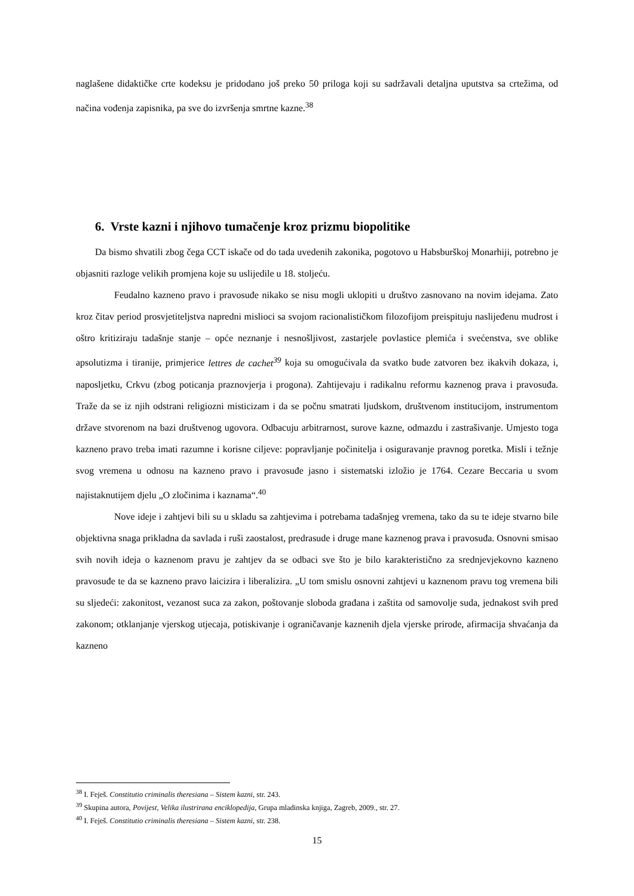naglašene didaktičke crte kodeksu je pridodano još preko 50 priloga koji su sadržavali detaljna uputstva sa crtežima, od načina vođenja zapisnika, pa sve do izvršenja smrtne kazne.<sup>38</sup>
6. Vrste kazni i njihovo tumačenje kroz prizmu biopolitike
Da bismo shvatili zbog čega CCT iskače od do tada uvedenih zakonika, pogotovo u Habsburškoj Monarhiji, potrebno je objasniti razloge velikih promjena koje su uslijedile u 18. stoljeću.
Feudalno kazneno pravo i pravosuđe nikako se nisu mogli uklopiti u društvo zasnovano na novim idejama. Zato kroz čitav period prosvjetiteljstva napredni mislioci sa svojom racionalističkom filozofijom preispituju naslijeđenu mudrost i oštro kritiziraju tadašnje stanje – opće neznanje i nesnošljivost, zastarjele povlastice plemića i svećenstva, sve oblike apsolutizma i tiranije, primjerice lettres de cachet<sup>39</sup> koja su omogućivala da svatko bude zatvoren bez ikakvih dokaza, i, naposljetku, Crkvu (zbog poticanja praznovjerja i progona). Zahtijevaju i radikalnu reformu kaznenog prava i pravosuđa. Traže da se iz njih odstrani religiozni misticizam i da se počnu smatrati ljudskom, društvenom institucijom, instrumentom države stvorenom na bazi društvenog ugovora. Odbacuju arbitrarnost, surove kazne, odmazdu i zastrašivanje. Umjesto toga kazneno pravo treba imati razumne i korisne ciljeve: popravljanje počinitelja i osiguravanje pravnog poretka. Misli i težnje svog vremena u odnosu na kazneno pravo i pravosuđe jasno i sistematski izložio je 1764. Cezare Beccaria u svom najistaknutijem djelu „O zločinima i kaznama“.<sup>40</sup>
Nove ideje i zahtjevi bili su u skladu sa zahtjevima i potrebama tadašnjeg vremena, tako da su te ideje stvarno bile objektivna snaga prikladna da savlada i ruši zaostalost, predrasude i druge mane kaznenog prava i pravosuđa. Osnovni smisao svih novih ideja o kaznenom pravu je zahtjev da se odbaci sve što je bilo karakteristično za srednjevjekovno kazneno pravosuđe te da se kazneno pravo laicizira i liberalizira. „U tom smislu osnovni zahtjevi u kaznenom pravu tog vremena bili su sljedeći: zakonitost, vezanost suca za zakon, poštovanje sloboda građana i zaštita od samovolje suda, jednakost svih pred zakonom; otklanjanje vjerskog utjecaja, potiskivanje i ograničavanje kaznenih djela vjerske prirode, afirmacija shvaćanja da kazneno
<sup>38</sup> I. Feješ. Constitutio criminalis theresiana – Sistem kazni, str. 243.
<sup>39</sup> Skupina autora, Povijest, Velika ilustrirana enciklopedija, Grupa mladinska knjiga, Zagreb, 2009., str. 27.
<sup>40</sup> I. Feješ. Constitutio criminalis theresiana – Sistem kazni, str. 238.
15